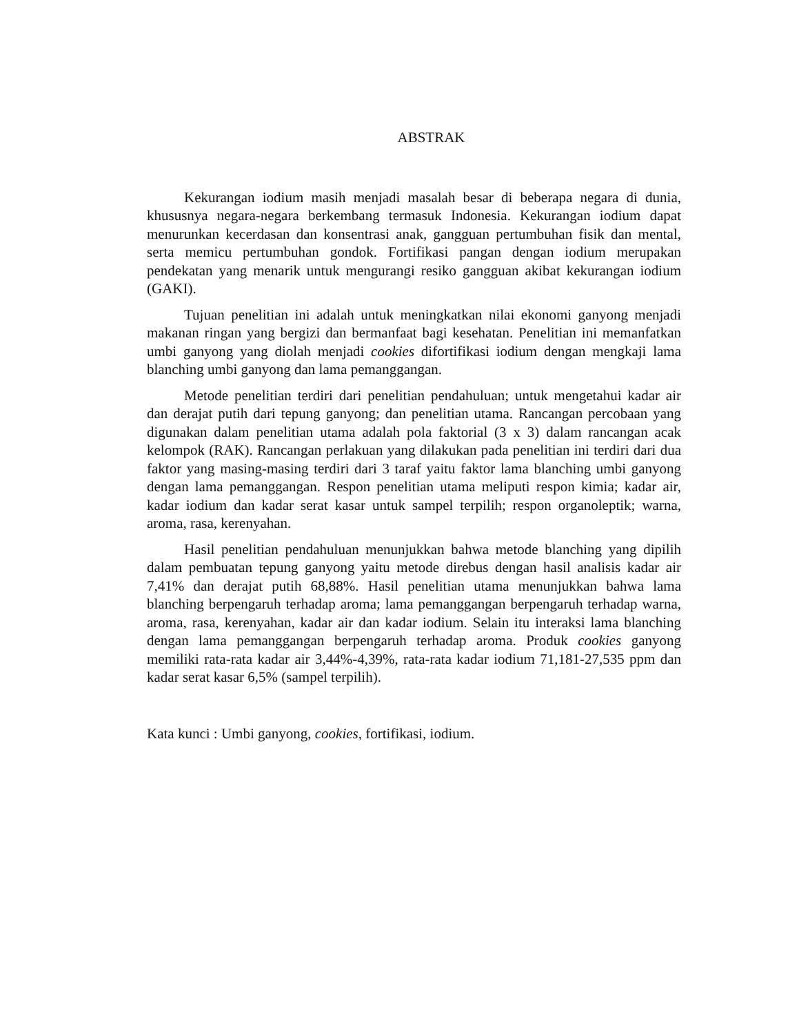ABSTRAK
Kekurangan iodium masih menjadi masalah besar di beberapa negara di dunia, khususnya negara-negara berkembang termasuk Indonesia. Kekurangan iodium dapat menurunkan kecerdasan dan konsentrasi anak, gangguan pertumbuhan fisik dan mental, serta memicu pertumbuhan gondok. Fortifikasi pangan dengan iodium merupakan pendekatan yang menarik untuk mengurangi resiko gangguan akibat kekurangan iodium (GAKI).
Tujuan penelitian ini adalah untuk meningkatkan nilai ekonomi ganyong menjadi makanan ringan yang bergizi dan bermanfaat bagi kesehatan. Penelitian ini memanfatkan umbi ganyong yang diolah menjadi cookies difortifikasi iodium dengan mengkaji lama blanching umbi ganyong dan lama pemanggangan.
Metode penelitian terdiri dari penelitian pendahuluan; untuk mengetahui kadar air dan derajat putih dari tepung ganyong; dan penelitian utama. Rancangan percobaan yang digunakan dalam penelitian utama adalah pola faktorial (3 x 3) dalam rancangan acak kelompok (RAK). Rancangan perlakuan yang dilakukan pada penelitian ini terdiri dari dua faktor yang masing-masing terdiri dari 3 taraf yaitu faktor lama blanching umbi ganyong dengan lama pemanggangan. Respon penelitian utama meliputi respon kimia; kadar air, kadar iodium dan kadar serat kasar untuk sampel terpilih; respon organoleptik; warna, aroma, rasa, kerenyahan.
Hasil penelitian pendahuluan menunjukkan bahwa metode blanching yang dipilih dalam pembuatan tepung ganyong yaitu metode direbus dengan hasil analisis kadar air 7,41% dan derajat putih 68,88%. Hasil penelitian utama menunjukkan bahwa lama blanching berpengaruh terhadap aroma; lama pemanggangan berpengaruh terhadap warna, aroma, rasa, kerenyahan, kadar air dan kadar iodium. Selain itu interaksi lama blanching dengan lama pemanggangan berpengaruh terhadap aroma. Produk cookies ganyong memiliki rata-rata kadar air 3,44%-4,39%, rata-rata kadar iodium 71,181-27,535 ppm dan kadar serat kasar 6,5% (sampel terpilih).
Kata kunci : Umbi ganyong, cookies, fortifikasi, iodium.